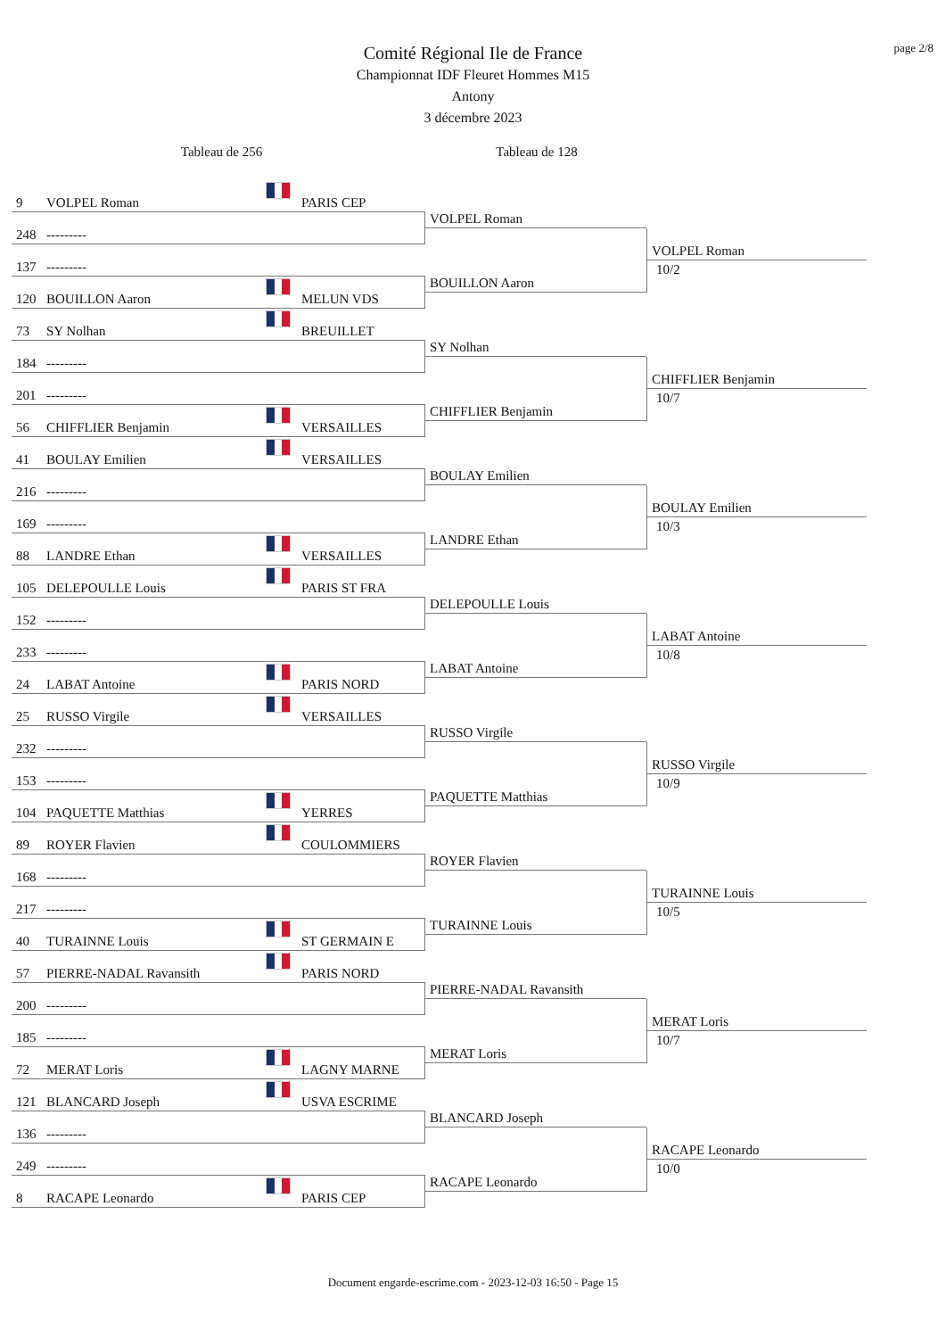page 2/8
Comité Régional Ile de France
Championnat IDF Fleuret Hommes M15
Antony
3 décembre 2023
Tableau de 256 Tableau de 128
9 VOLPEL Roman PARIS CEP
248 ---------
VOLPEL Roman
VOLPEL Roman
10/2
137 ---------
120 BOUILLON Aaron MELUN VDS
BOUILLON Aaron
73 SY Nolhan BREUILLET
184 ---------
SY Nolhan
CHIFFLIER Benjamin
10/7
201 ---------
56 CHIFFLIER Benjamin VERSAILLES
CHIFFLIER Benjamin
41 BOULAY Emilien VERSAILLES
216 ---------
BOULAY Emilien
BOULAY Emilien
10/3
169 ---------
88 LANDRE Ethan VERSAILLES
LANDRE Ethan
105 DELEPOULLE Louis PARIS ST FRA
152 ---------
DELEPOULLE Louis
LABAT Antoine
10/8
233 ---------
24 LABAT Antoine PARIS NORD
LABAT Antoine
25 RUSSO Virgile VERSAILLES
232 ---------
RUSSO Virgile
RUSSO Virgile
10/9
153 ---------
104 PAQUETTE Matthias YERRES
PAQUETTE Matthias
89 ROYER Flavien COULOMMIERS
168 ---------
ROYER Flavien
TURAINNE Louis
10/5
217 ---------
40 TURAINNE Louis ST GERMAIN E
TURAINNE Louis
57 PIERRE-NADAL Ravansith PARIS NORD
200 ---------
PIERRE-NADAL Ravansith
MERAT Loris
10/7
185 ---------
72 MERAT Loris LAGNY MARNE
MERAT Loris
121 BLANCARD Joseph USVA ESCRIME
136 ---------
BLANCARD Joseph
RACAPE Leonardo
10/0
249 ---------
8 RACAPE Leonardo PARIS CEP
RACAPE Leonardo
Document engarde-escrime.com - 2023-12-03 16:50 - Page 15